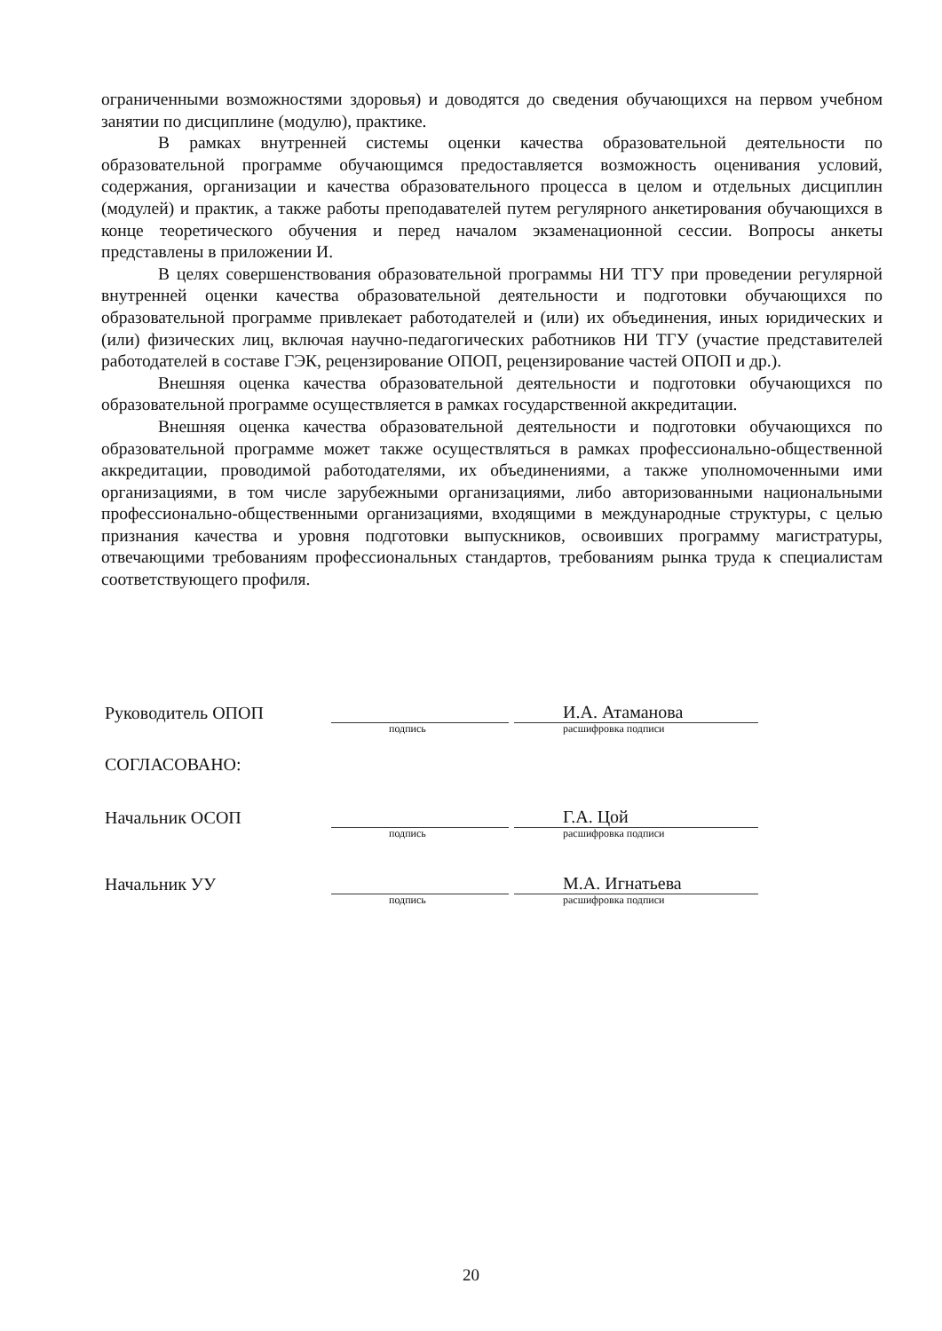ограниченными возможностями здоровья) и доводятся до сведения обучающихся на первом учебном занятии по дисциплине (модулю), практике.
В рамках внутренней системы оценки качества образовательной деятельности по образовательной программе обучающимся предоставляется возможность оценивания условий, содержания, организации и качества образовательного процесса в целом и отдельных дисциплин (модулей) и практик, а также работы преподавателей путем регулярного анкетирования обучающихся в конце теоретического обучения и перед началом экзаменационной сессии. Вопросы анкеты представлены в приложении И.
В целях совершенствования образовательной программы НИ ТГУ при проведении регулярной внутренней оценки качества образовательной деятельности и подготовки обучающихся по образовательной программе привлекает работодателей и (или) их объединения, иных юридических и (или) физических лиц, включая научно-педагогических работников НИ ТГУ (участие представителей работодателей в составе ГЭК, рецензирование ОПОП, рецензирование частей ОПОП и др.).
Внешняя оценка качества образовательной деятельности и подготовки обучающихся по образовательной программе осуществляется в рамках государственной аккредитации.
Внешняя оценка качества образовательной деятельности и подготовки обучающихся по образовательной программе может также осуществляться в рамках профессионально-общественной аккредитации, проводимой работодателями, их объединениями, а также уполномоченными ими организациями, в том числе зарубежными организациями, либо авторизованными национальными профессионально-общественными организациями, входящими в международные структуры, с целью признания качества и уровня подготовки выпускников, освоивших программу магистратуры, отвечающими требованиям профессиональных стандартов, требованиям рынка труда к специалистам соответствующего профиля.
Руководитель ОПОП
подпись
И.А. Атаманова расшифровка подписи
СОГЛАСОВАНО:
Начальник ОСОП
подпись
Г.А. Цой расшифровка подписи
Начальник УУ
подпись
М.А. Игнатьева расшифровка подписи
20